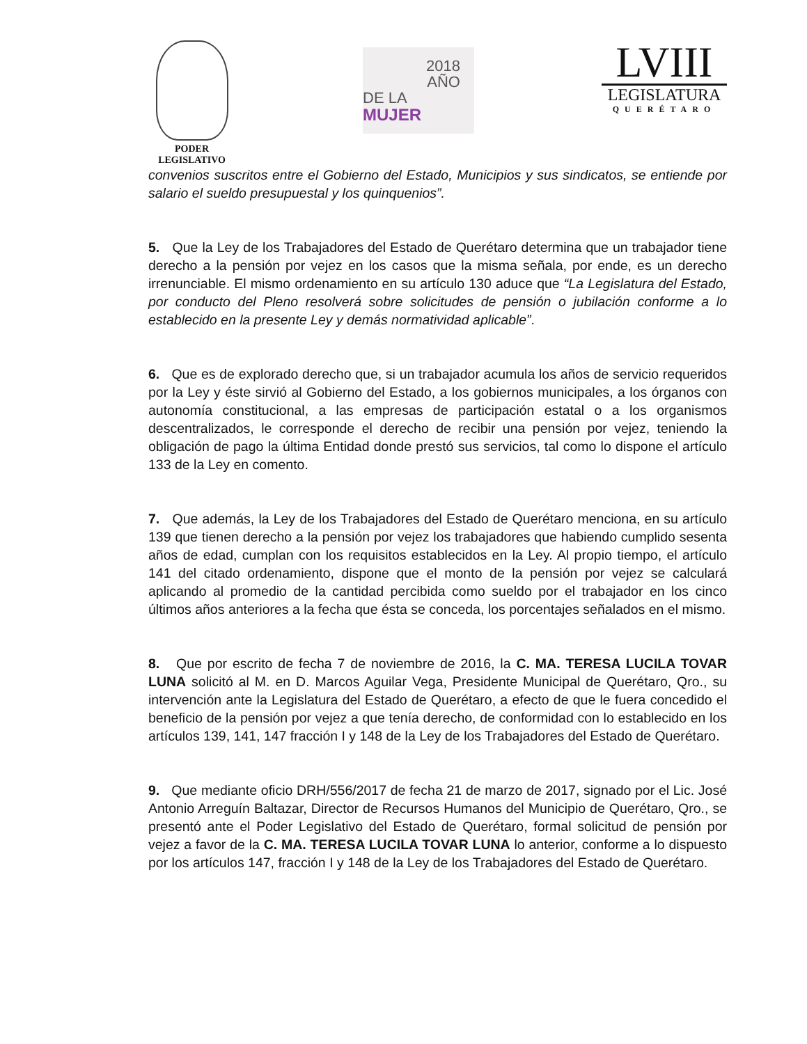PODER
LEGISLATIVO
2018
AÑO
DE LA MUJER
LVIII
LEGISLATURA
QUERÉTARO
convenios suscritos entre el Gobierno del Estado, Municipios y sus sindicatos, se entiende por salario el sueldo presupuestal y los quinquenios”.
5. Que la Ley de los Trabajadores del Estado de Querétaro determina que un trabajador tiene derecho a la pensión por vejez en los casos que la misma señala, por ende, es un derecho irrenunciable. El mismo ordenamiento en su artículo 130 aduce que “La Legislatura del Estado, por conducto del Pleno resolverá sobre solicitudes de pensión o jubilación conforme a lo establecido en la presente Ley y demás normatividad aplicable”.
6. Que es de explorado derecho que, si un trabajador acumula los años de servicio requeridos por la Ley y éste sirvió al Gobierno del Estado, a los gobiernos municipales, a los órganos con autonomía constitucional, a las empresas de participación estatal o a los organismos descentralizados, le corresponde el derecho de recibir una pensión por vejez, teniendo la obligación de pago la última Entidad donde prestó sus servicios, tal como lo dispone el artículo 133 de la Ley en comento.
7. Que además, la Ley de los Trabajadores del Estado de Querétaro menciona, en su artículo 139 que tienen derecho a la pensión por vejez los trabajadores que habiendo cumplido sesenta años de edad, cumplan con los requisitos establecidos en la Ley. Al propio tiempo, el artículo 141 del citado ordenamiento, dispone que el monto de la pensión por vejez se calculará aplicando al promedio de la cantidad percibida como sueldo por el trabajador en los cinco últimos años anteriores a la fecha que ésta se conceda, los porcentajes señalados en el mismo.
8. Que por escrito de fecha 7 de noviembre de 2016, la C. MA. TERESA LUCILA TOVAR LUNA solicitó al M. en D. Marcos Aguilar Vega, Presidente Municipal de Querétaro, Qro., su intervención ante la Legislatura del Estado de Querétaro, a efecto de que le fuera concedido el beneficio de la pensión por vejez a que tenía derecho, de conformidad con lo establecido en los artículos 139, 141, 147 fracción I y 148 de la Ley de los Trabajadores del Estado de Querétaro.
9. Que mediante oficio DRH/556/2017 de fecha 21 de marzo de 2017, signado por el Lic. José Antonio Arreguín Baltazar, Director de Recursos Humanos del Municipio de Querétaro, Qro., se presentó ante el Poder Legislativo del Estado de Querétaro, formal solicitud de pensión por vejez a favor de la C. MA. TERESA LUCILA TOVAR LUNA lo anterior, conforme a lo dispuesto por los artículos 147, fracción I y 148 de la Ley de los Trabajadores del Estado de Querétaro.